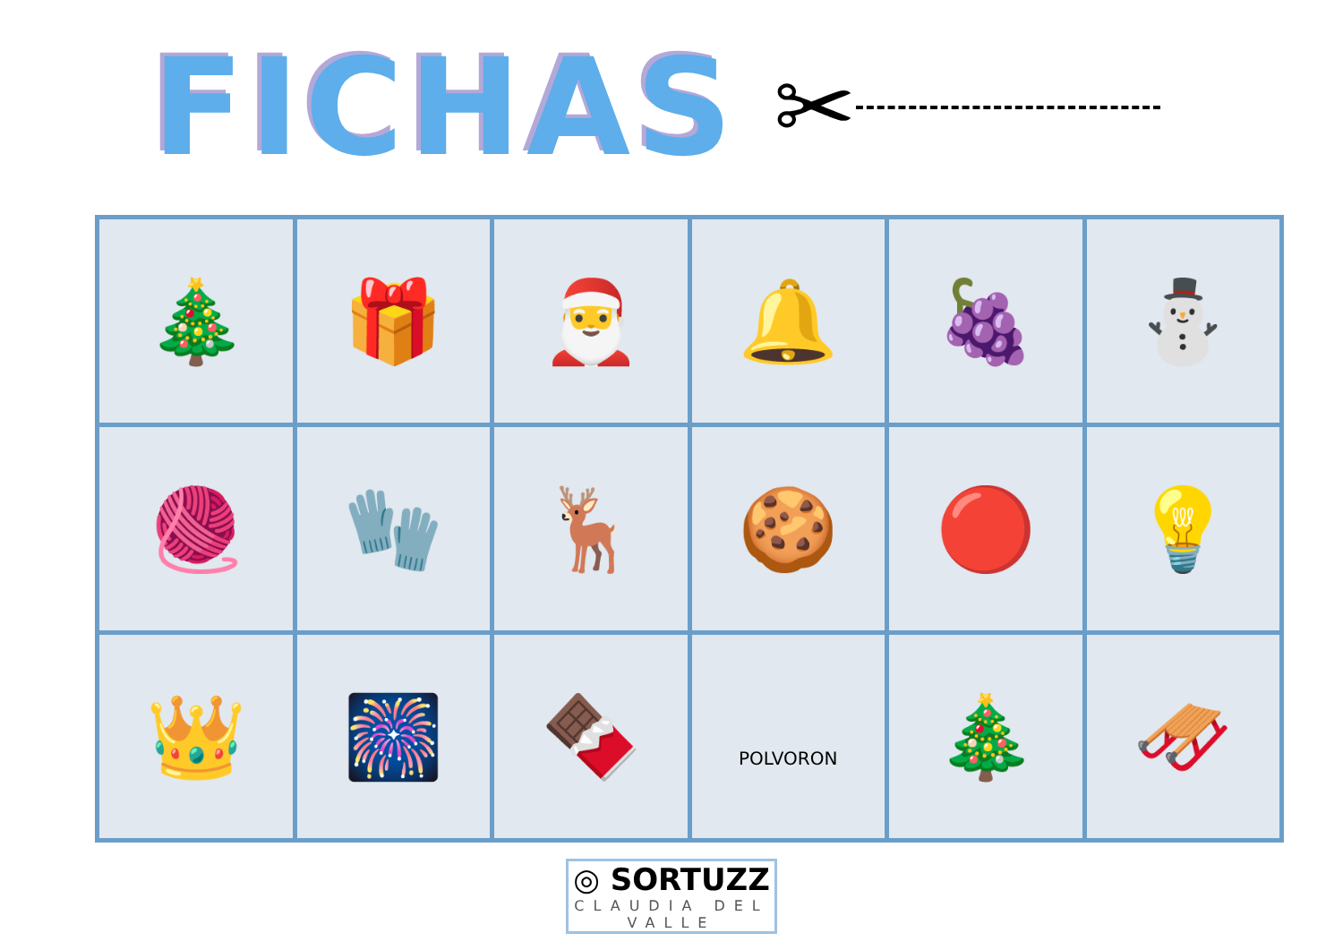FICHAS
✂
| 🎄 | 🎁 | 🎅 | 🔔 | 🍇 | ⛄ |
| 🧶 | 🧤 | 🦌 | 🍪 | 🔴 | 💡 |
| 👑 | 🎆 | 🍫 | POLVORON | 🎄 | 🛷 |
◎ SORTUZZ
CLAUDIA DEL VALLE